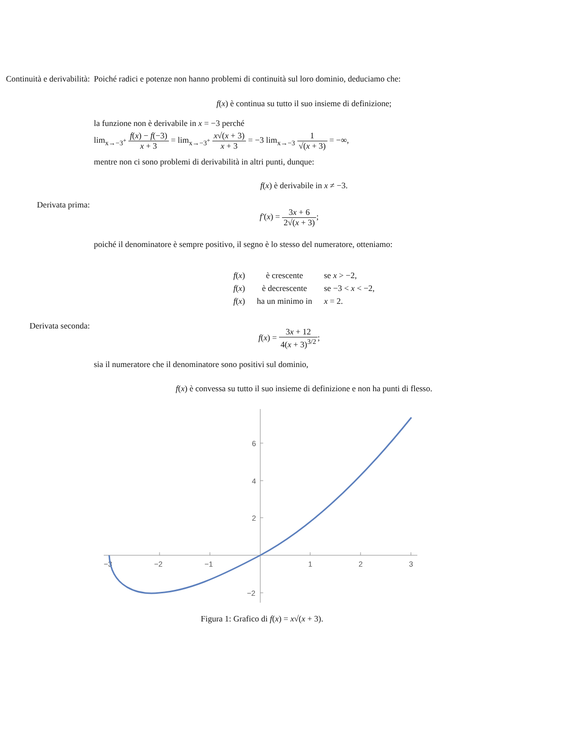Continuità e derivabilità: Poiché radici e potenze non hanno problemi di continuità sul loro dominio, deduciamo che:
f(x) è continua su tutto il suo insieme di definizione;
la funzione non è derivabile in x = −3 perché
lim<sub>x→−3<sup>+</sup></sub> f(x) − f(−3) x + 3 = lim<sub>x→−3<sup>+</sup></sub> x√(x + 3) x + 3 = −3 lim<sub>x→−3</sub> 1 √(x + 3) = −∞,
mentre non ci sono problemi di derivabilità in altri punti, dunque:
f(x) è derivabile in x ≠ −3.
Derivata prima:
f′(x) = 3x + 6 2√(x + 3);
poiché il denominatore è sempre positivo, il segno è lo stesso del numeratore, otteniamo:
| f ( x ) | è crescente | se x > −2, |
| f ( x ) | è decrescente | se −3 < x < −2, |
| f ( x ) | ha un minimo in | x = 2. |
Derivata seconda:
f(x) = 3x + 12 4(x + 3)<sup>3/2</sup>;
sia il numeratore che il denominatore sono positivi sul dominio,
f(x) è convessa su tutto il suo insieme di definizione e non ha punti di flesso.
−3
−2
−1
1
2
3
6
4
2
−2
Figura 1: Grafico di f(x) = x√(x + 3).